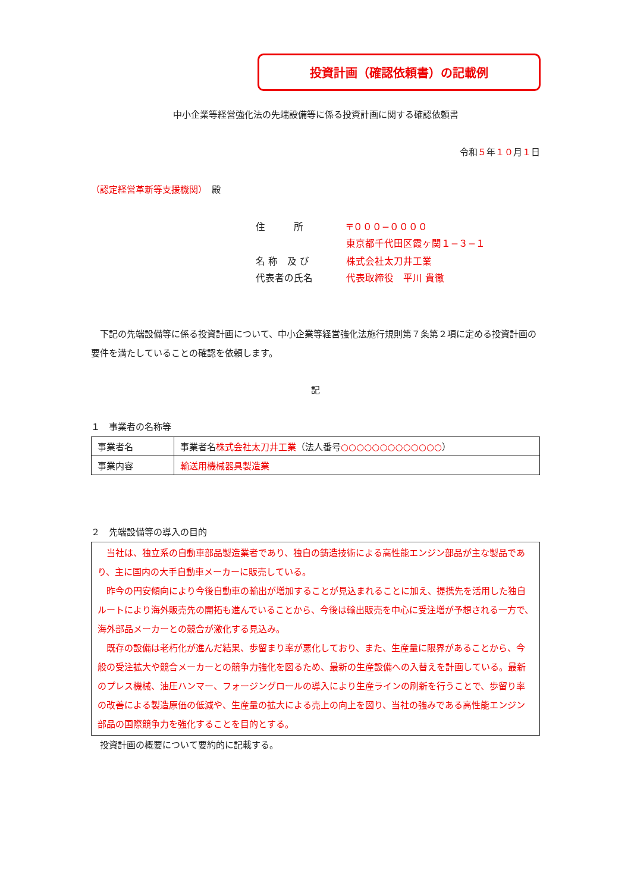投資計画（確認依頼書）の記載例
中小企業等経営強化法の先端設備等に係る投資計画に関する確認依頼書
令和５年１０月１日
（認定経営革新等支援機関）　殿
| 住 所 | 〒０００−００００ 東京都千代田区霞ヶ関１−３−１ |
| 名 称 及 び 代表者の氏名 | 株式会社太刀井工業 代表取締役 平川 貴徹 |
　下記の先端設備等に係る投資計画について、中小企業等経営強化法施行規則第７条第２項に定める投資計画の要件を満たしていることの確認を依頼します。
記
１　事業者の名称等
| 事業者名 | 事業者名 株式会社太刀井工業 （法人番号 ○○○○○○○○○○○○○ ） |
| 事業内容 | 輸送用機械器具製造業 |
２　先端設備等の導入の目的
　当社は、独立系の自動車部品製造業者であり、独自の鋳造技術による高性能エンジン部品が主な製品であり、主に国内の大手自動車メーカーに販売している。
　昨今の円安傾向により今後自動車の輸出が増加することが見込まれることに加え、提携先を活用した独自ルートにより海外販売先の開拓も進んでいることから、今後は輸出販売を中心に受注増が予想される一方で、海外部品メーカーとの競合が激化する見込み。
　既存の設備は老朽化が進んだ結果、歩留まり率が悪化しており、また、生産量に限界があることから、今般の受注拡大や競合メーカーとの競争力強化を図るため、最新の生産設備への入替えを計画している。最新のプレス機械、油圧ハンマー、フォージングロールの導入により生産ラインの刷新を行うことで、歩留り率の改善による製造原価の低減や、生産量の拡大による売上の向上を図り、当社の強みである高性能エンジン部品の国際競争力を強化することを目的とする。
　投資計画の概要について要約的に記載する。